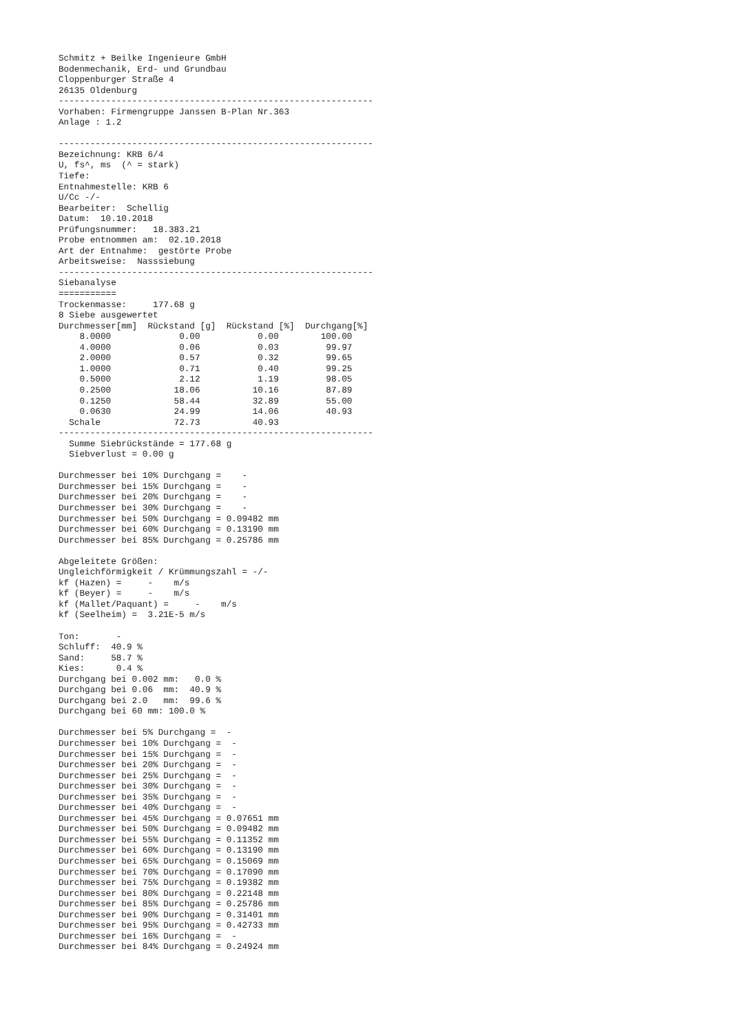Schmitz + Beilke Ingenieure GmbH
Bodenmechanik, Erd- und Grundbau
Cloppenburger Straße 4
26135 Oldenburg
------------------------------------------------------------
Vorhaben: Firmengruppe Janssen B-Plan Nr.363
Anlage : 1.2

------------------------------------------------------------
Bezeichnung: KRB 6/4
U, fs^, ms  (^ = stark)
Tiefe:
Entnahmestelle: KRB 6
U/Cc -/-
Bearbeiter:  Schellig
Datum:  10.10.2018
Prüfungsnummer:   18.383.21
Probe entnommen am:  02.10.2018
Art der Entnahme:  gestörte Probe
Arbeitsweise:  Nasssiebung
------------------------------------------------------------
Siebanalyse
===========
Trockenmasse:     177.68 g
8 Siebe ausgewertet
| Durchmesser[mm] | Rückstand [g] | Rückstand [%] | Durchgang[%] |
| --- | --- | --- | --- |
| 8.0000 | 0.00 | 0.00 | 100.00 |
| 4.0000 | 0.06 | 0.03 | 99.97 |
| 2.0000 | 0.57 | 0.32 | 99.65 |
| 1.0000 | 0.71 | 0.40 | 99.25 |
| 0.5000 | 2.12 | 1.19 | 98.05 |
| 0.2500 | 18.06 | 10.16 | 87.89 |
| 0.1250 | 58.44 | 32.89 | 55.00 |
| 0.0630 | 24.99 | 14.06 | 40.93 |
| Schale | 72.73 | 40.93 | |
------------------------------------------------------------
  Summe Siebrückstände = 177.68 g
  Siebverlust = 0.00 g

Durchmesser bei 10% Durchgang =    -
Durchmesser bei 15% Durchgang =    -
Durchmesser bei 20% Durchgang =    -
Durchmesser bei 30% Durchgang =    -
Durchmesser bei 50% Durchgang = 0.09482 mm
Durchmesser bei 60% Durchgang = 0.13190 mm
Durchmesser bei 85% Durchgang = 0.25786 mm

Abgeleitete Größen:
Ungleichförmigkeit / Krümmungszahl = -/-
kf (Hazen) =     -    m/s
kf (Beyer) =     -    m/s
kf (Mallet/Paquant) =     -    m/s
kf (Seelheim) =  3.21E-5 m/s

Ton:       -
Schluff:  40.9 %
Sand:     58.7 %
Kies:      0.4 %
Durchgang bei 0.002 mm:   0.0 %
Durchgang bei 0.06  mm:  40.9 %
Durchgang bei 2.0   mm:  99.6 %
Durchgang bei 60 mm: 100.0 %

Durchmesser bei 5% Durchgang =  -
Durchmesser bei 10% Durchgang =  -
Durchmesser bei 15% Durchgang =  -
Durchmesser bei 20% Durchgang =  -
Durchmesser bei 25% Durchgang =  -
Durchmesser bei 30% Durchgang =  -
Durchmesser bei 35% Durchgang =  -
Durchmesser bei 40% Durchgang =  -
Durchmesser bei 45% Durchgang = 0.07651 mm
Durchmesser bei 50% Durchgang = 0.09482 mm
Durchmesser bei 55% Durchgang = 0.11352 mm
Durchmesser bei 60% Durchgang = 0.13190 mm
Durchmesser bei 65% Durchgang = 0.15069 mm
Durchmesser bei 70% Durchgang = 0.17090 mm
Durchmesser bei 75% Durchgang = 0.19382 mm
Durchmesser bei 80% Durchgang = 0.22148 mm
Durchmesser bei 85% Durchgang = 0.25786 mm
Durchmesser bei 90% Durchgang = 0.31401 mm
Durchmesser bei 95% Durchgang = 0.42733 mm
Durchmesser bei 16% Durchgang =  -
Durchmesser bei 84% Durchgang = 0.24924 mm